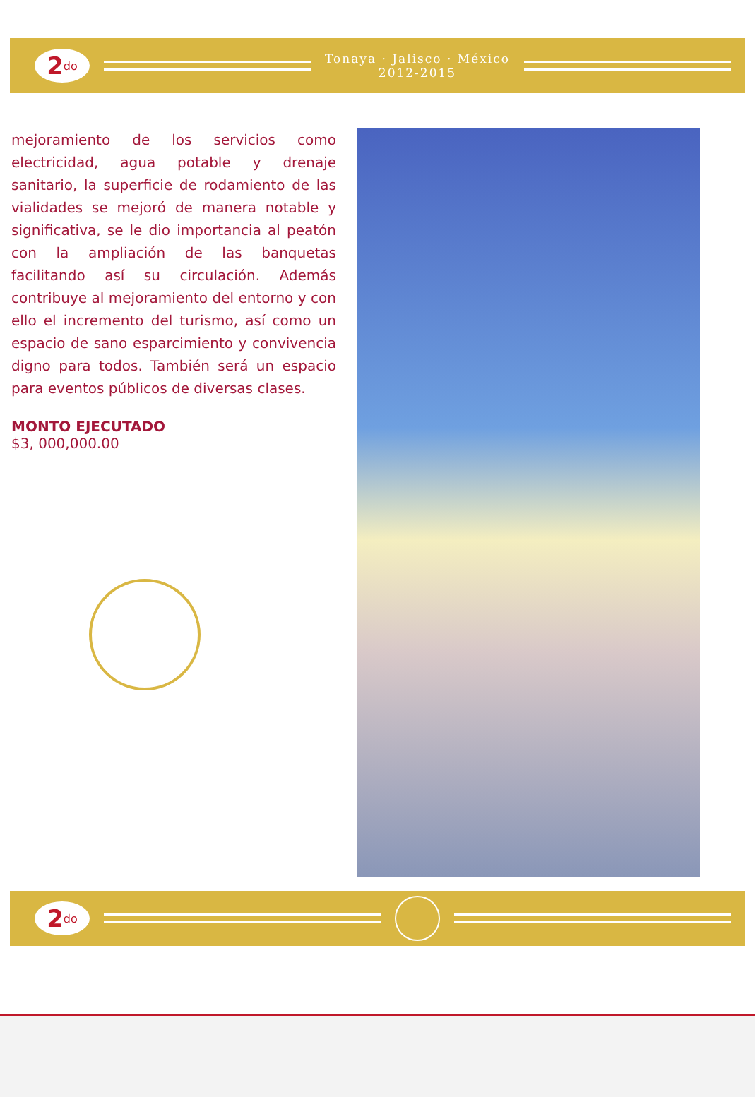2<sup>do</sup>
Tonaya · Jalisco · México
2012-2015
mejoramiento de los servicios como electricidad, agua potable y drenaje sanitario, la superficie de rodamiento de las vialidades se mejoró de manera notable y significativa, se le dio importancia al peatón con la ampliación de las banquetas facilitando así su circulación. Además contribuye al mejoramiento del entorno y con ello el incremento del turismo, así como un espacio de sano esparcimiento y convivencia digno para todos. También será un espacio para eventos públicos de diversas clases.
MONTO EJECUTADO
$3, 000,000.00
2<sup>do</sup>